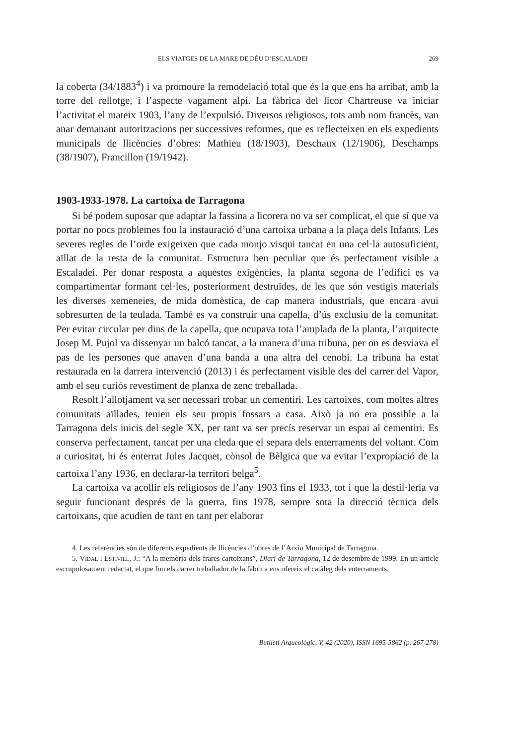ELS VIATGES DE LA MARE DE DÉU D’ESCALADEI 269
la coberta (34/1883<sup>4</sup>) i va promoure la remodelació total que és la que ens ha arribat, amb la torre del rellotge, i l’aspecte vagament alpí. La fàbrica del licor Chartreuse va iniciar l’activitat el mateix 1903, l’any de l’expulsió. Diversos religiosos, tots amb nom francès, van anar demanant autoritzacions per successives reformes, que es reflecteixen en els expedients municipals de llicències d’obres: Mathieu (18/1903), Deschaux (12/1906), Deschamps (38/1907), Francillon (19/1942).
1903-1933-1978. La cartoixa de Tarragona
Si bé podem suposar que adaptar la fassina a licorera no va ser complicat, el que sí que va portar no pocs problemes fou la instauració d’una cartoixa urbana a la plaça dels Infants. Les severes regles de l’orde exigeixen que cada monjo visqui tancat en una cel·la autosuficient, aïllat de la resta de la comunitat. Estructura ben peculiar que és perfectament visible a Escaladei. Per donar resposta a aquestes exigències, la planta segona de l’edifici es va compartimentar formant cel·les, posteriorment destruïdes, de les que són vestigis materials les diverses xemeneies, de mida domèstica, de cap manera industrials, que encara avui sobresurten de la teulada. També es va construir una capella, d’ús exclusiu de la comunitat. Per evitar circular per dins de la capella, que ocupava tota l’amplada de la planta, l’arquitecte Josep M. Pujol va dissenyar un balcó tancat, a la manera d’una tribuna, per on es desviava el pas de les persones que anaven d’una banda a una altra del cenobi. La tribuna ha estat restaurada en la darrera intervenció (2013) i és perfectament visible des del carrer del Vapor, amb el seu curiós revestiment de planxa de zenc treballada.
Resolt l’allotjament va ser necessari trobar un cementiri. Les cartoixes, com moltes altres comunitats aïllades, tenien els seu propis fossars a casa. Això ja no era possible a la Tarragona dels inicis del segle XX, per tant va ser precís reservar un espai al cementiri. Es conserva perfectament, tancat per una cleda que el separa dels enterraments del voltant. Com a curiositat, hi és enterrat Jules Jacquet, cònsol de Bèlgica que va evitar l’expropiació de la cartoixa l’any 1936, en declarar-la territori belga<sup>5</sup>.
La cartoixa va acollir els religiosos de l’any 1903 fins el 1933, tot i que la destil·leria va seguir funcionant després de la guerra, fins 1978, sempre sota la direcció tècnica dels cartoixans, que acudien de tant en tant per elaborar
4. Les referències són de diferents expedients de llicències d’obres de l’Arxiu Municipal de Tarragona.
5. Vidal i Estivill, J.: “A la memòria dels frares cartoixans”, Diari de Tarragona, 12 de desembre de 1999. En un article escrupolosament redactat, el que fou els darrer treballador de la fàbrica ens ofereix el catàleg dels enterraments.
Butlletí Arqueològic, V, 42 (2020), ISSN 1695-5862 (p. 267-278)